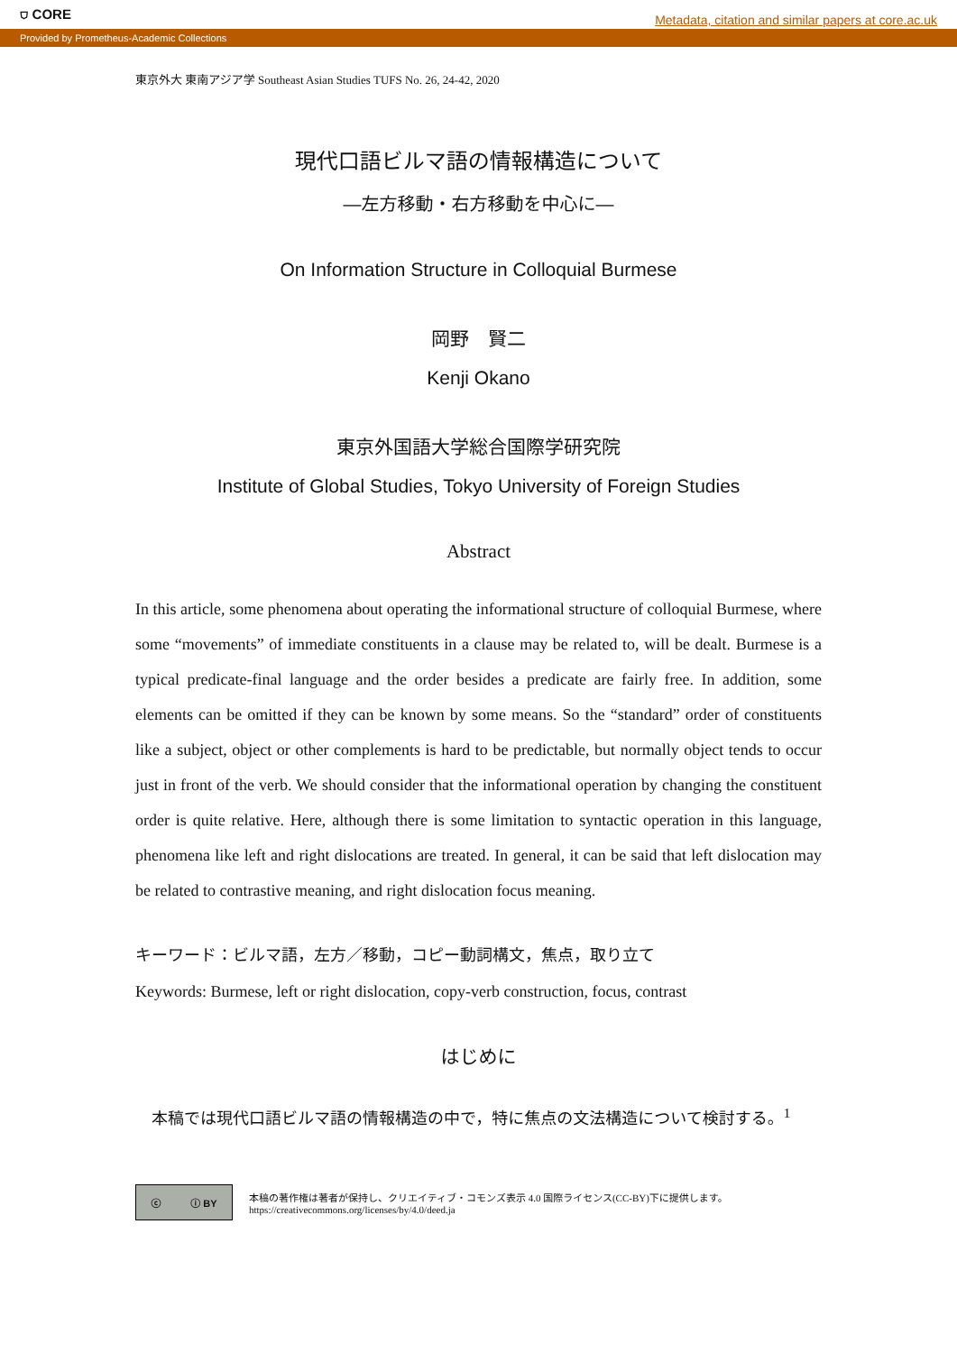⛉ CORE Metadata, citation and similar papers at core.ac.uk
Provided by Prometheus-Academic Collections
東京外大 東南アジア学 Southeast Asian Studies TUFS No. 26, 24-42, 2020
現代口語ビルマ語の情報構造について
—左方移動・右方移動を中心に—
On Information Structure in Colloquial Burmese
岡野　賢二
Kenji Okano
東京外国語大学総合国際学研究院
Institute of Global Studies, Tokyo University of Foreign Studies
Abstract
In this article, some phenomena about operating the informational structure of colloquial Burmese, where some “movements” of immediate constituents in a clause may be related to, will be dealt. Burmese is a typical predicate-final language and the order besides a predicate are fairly free. In addition, some elements can be omitted if they can be known by some means. So the “standard” order of constituents like a subject, object or other complements is hard to be predictable, but normally object tends to occur just in front of the verb. We should consider that the informational operation by changing the constituent order is quite relative. Here, although there is some limitation to syntactic operation in this language, phenomena like left and right dislocations are treated. In general, it can be said that left dislocation may be related to contrastive meaning, and right dislocation focus meaning.
キーワード：ビルマ語，左方／移動，コピー動詞構文，焦点，取り立て
Keywords: Burmese, left or right dislocation, copy-verb construction, focus, contrast
はじめに
本稿では現代口語ビルマ語の情報構造の中で，特に焦点の文法構造について検討する。<sup>1</sup>
ⓒ ⓘ BY
本稿の著作権は著者が保持し、クリエイティブ・コモンズ表示 4.0 国際ライセンス(CC-BY)下に提供します。
https://creativecommons.org/licenses/by/4.0/deed.ja